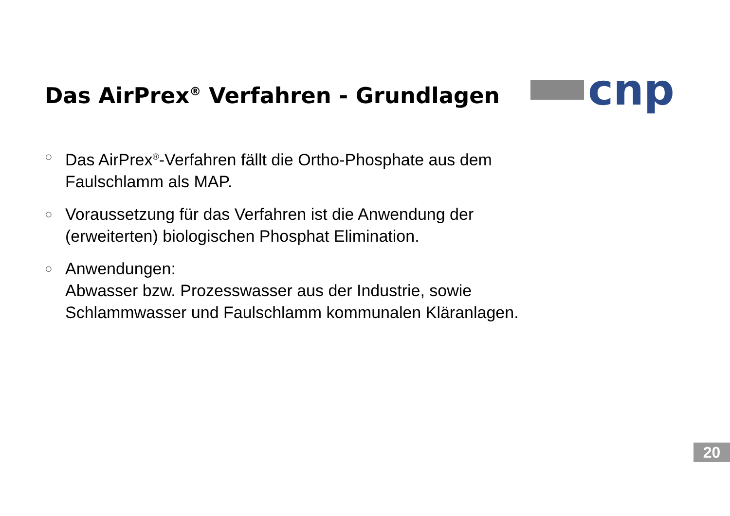Das AirPrex<sup>®</sup> Verfahren - Grundlagen
cnp
○ Das AirPrex<sup>®</sup>-Verfahren fällt die Ortho-Phosphate aus dem Faulschlamm als MAP.
○ Voraussetzung für das Verfahren ist die Anwendung der (erweiterten) biologischen Phosphat Elimination.
○ Anwendungen:
Abwasser bzw. Prozesswasser aus der Industrie, sowie Schlammwasser und Faulschlamm kommunalen Kläranlagen.
20